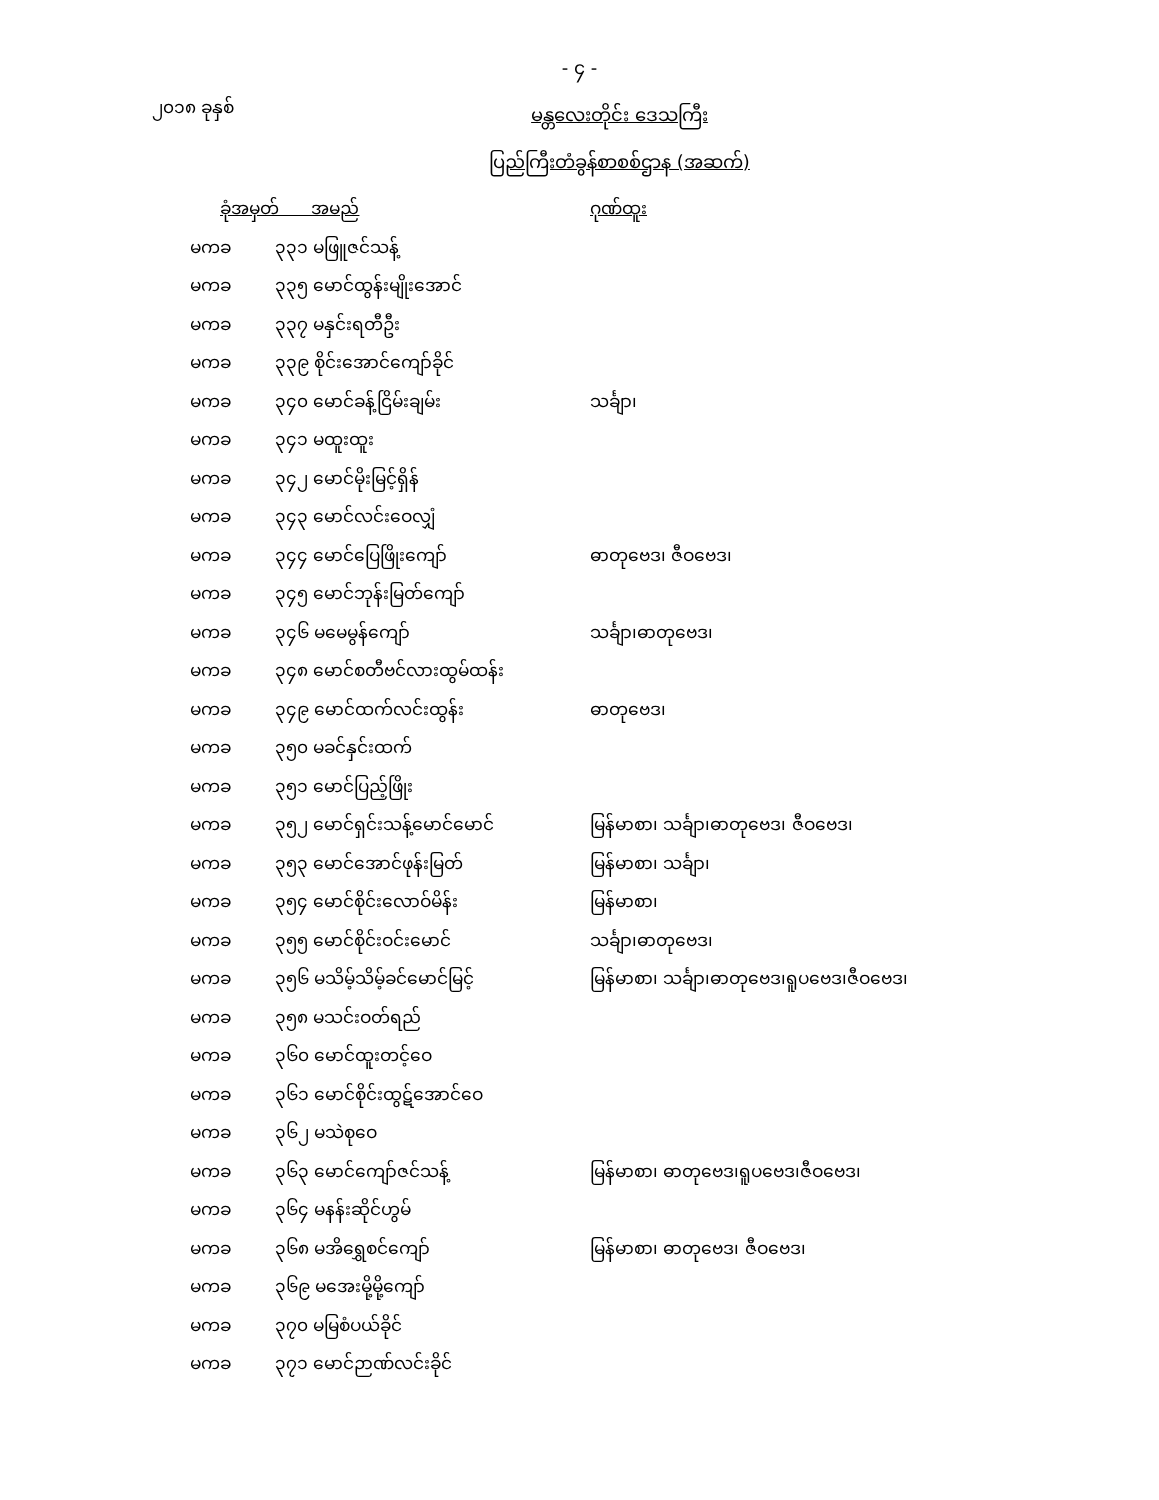- ၄ -
၂၀၁၈ ခုနှစ်
မန္တလေးတိုင်း ဒေသကြီး
ပြည်ကြီးတံခွန်စာစစ်ဌာန (အဆက်)
| ခုံအမှတ် အမည် | | ဂုဏ်ထူး |
| --- | --- | --- |
| မကခ | ၃၃၁ မဖြူဇင်သန့် | |
| မကခ | ၃၃၅ မောင်ထွန်းမျိုးအောင် | |
| မကခ | ၃၃၇ မနှင်းရတီဦး | |
| မကခ | ၃၃၉ စိုင်းအောင်ကျော်ခိုင် | |
| မကခ | ၃၄၀ မောင်ခန့်ငြိမ်းချမ်း | သင်္ချာ၊ |
| မကခ | ၃၄၁ မထူးထူး | |
| မကခ | ၃၄၂ မောင်မိုးမြင့်ရှိန် | |
| မကခ | ၃၄၃ မောင်လင်းဝေလျှံ | |
| မကခ | ၃၄၄ မောင်ပြေဖြိုးကျော် | ဓာတုဗေဒ၊ ဇီဝဗေဒ၊ |
| မကခ | ၃၄၅ မောင်ဘုန်းမြတ်ကျော် | |
| မကခ | ၃၄၆ မမေမွန်ကျော် | သင်္ချာ၊ဓာတုဗေဒ၊ |
| မကခ | ၃၄၈ မောင်စတီဗင်လားထွမ်ထန်း | |
| မကခ | ၃၄၉ မောင်ထက်လင်းထွန်း | ဓာတုဗေဒ၊ |
| မကခ | ၃၅၀ မခင်နှင်းထက် | |
| မကခ | ၃၅၁ မောင်ပြည့်ဖြိုး | |
| မကခ | ၃၅၂ မောင်ရှင်းသန့်မောင်မောင် | မြန်မာစာ၊ သင်္ချာ၊ဓာတုဗေဒ၊ ဇီဝဗေဒ၊ |
| မကခ | ၃၅၃ မောင်အောင်ဖုန်းမြတ် | မြန်မာစာ၊ သင်္ချာ၊ |
| မကခ | ၃၅၄ မောင်စိုင်းလောဝ်မိန်း | မြန်မာစာ၊ |
| မကခ | ၃၅၅ မောင်စိုင်းဝင်းမောင် | သင်္ချာ၊ဓာတုဗေဒ၊ |
| မကခ | ၃၅၆ မသိမ့်သိမ့်ခင်မောင်မြင့် | မြန်မာစာ၊ သင်္ချာ၊ဓာတုဗေဒ၊ရူပဗေဒ၊ဇီဝဗေဒ၊ |
| မကခ | ၃၅၈ မသင်းဝတ်ရည် | |
| မကခ | ၃၆၀ မောင်ထူးတင့်ဝေ | |
| မကခ | ၃၆၁ မောင်စိုင်းထွဋ်အောင်ဝေ | |
| မကခ | ၃၆၂ မသဲစုဝေ | |
| မကခ | ၃၆၃ မောင်ကျော်ဇင်သန့် | မြန်မာစာ၊ ဓာတုဗေဒ၊ရူပဗေဒ၊ဇီဝဗေဒ၊ |
| မကခ | ၃၆၄ မနန်းဆိုင်ဟွမ် | |
| မကခ | ၃၆၈ မအိရွှေစင်ကျော် | မြန်မာစာ၊ ဓာတုဗေဒ၊ ဇီဝဗေဒ၊ |
| မကခ | ၃၆၉ မအေးမို့မို့ကျော် | |
| မကခ | ၃၇၀ မမြစံပယ်ခိုင် | |
| မကခ | ၃၇၁ မောင်ဉာဏ်လင်းခိုင် | |